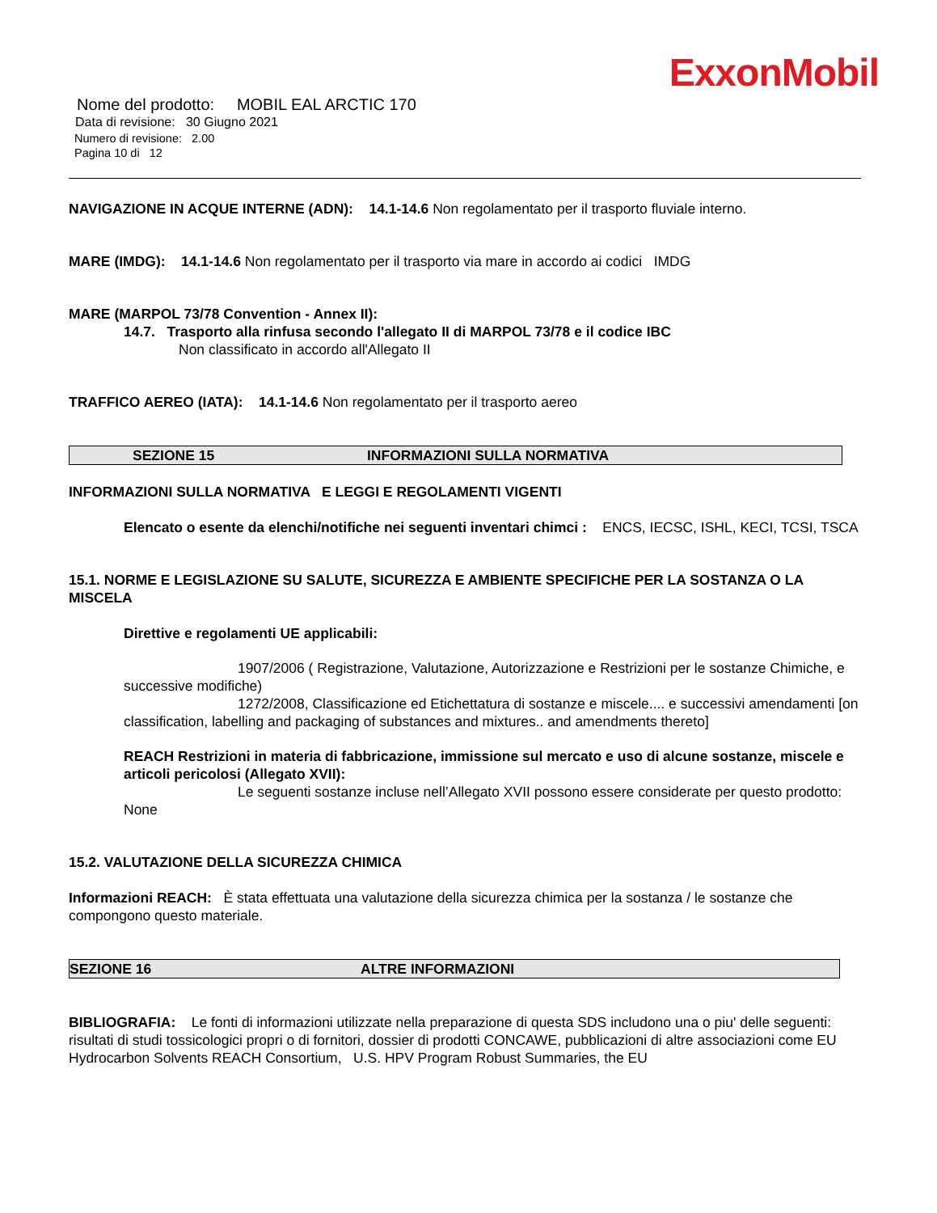ExxonMobil
Nome del prodotto: MOBIL EAL ARCTIC 170
Data di revisione: 30 Giugno 2021
Numero di revisione: 2.00
Pagina 10 di 12
NAVIGAZIONE IN ACQUE INTERNE (ADN): 14.1-14.6 Non regolamentato per il trasporto fluviale interno.
MARE (IMDG): 14.1-14.6 Non regolamentato per il trasporto via mare in accordo ai codici IMDG
MARE (MARPOL 73/78 Convention - Annex II):
14.7. Trasporto alla rinfusa secondo l'allegato II di MARPOL 73/78 e il codice IBC
Non classificato in accordo all'Allegato II
TRAFFICO AEREO (IATA): 14.1-14.6 Non regolamentato per il trasporto aereo
SEZIONE 15 INFORMAZIONI SULLA NORMATIVA
INFORMAZIONI SULLA NORMATIVA E LEGGI E REGOLAMENTI VIGENTI
Elencato o esente da elenchi/notifiche nei seguenti inventari chimci : ENCS, IECSC, ISHL, KECI, TCSI, TSCA
15.1. NORME E LEGISLAZIONE SU SALUTE, SICUREZZA E AMBIENTE SPECIFICHE PER LA SOSTANZA O LA MISCELA
Direttive e regolamenti UE applicabili:
1907/2006 ( Registrazione, Valutazione, Autorizzazione e Restrizioni per le sostanze Chimiche, e successive modifiche)
1272/2008, Classificazione ed Etichettatura di sostanze e miscele.... e successivi amendamenti [on classification, labelling and packaging of substances and mixtures.. and amendments thereto]
REACH Restrizioni in materia di fabbricazione, immissione sul mercato e uso di alcune sostanze, miscele e articoli pericolosi (Allegato XVII):
Le seguenti sostanze incluse nell’Allegato XVII possono essere considerate per questo prodotto: None
15.2. VALUTAZIONE DELLA SICUREZZA CHIMICA
Informazioni REACH: È stata effettuata una valutazione della sicurezza chimica per la sostanza / le sostanze che compongono questo materiale.
SEZIONE 16 ALTRE INFORMAZIONI
BIBLIOGRAFIA: Le fonti di informazioni utilizzate nella preparazione di questa SDS includono una o piu' delle seguenti: risultati di studi tossicologici propri o di fornitori, dossier di prodotti CONCAWE, pubblicazioni di altre associazioni come EU Hydrocarbon Solvents REACH Consortium, U.S. HPV Program Robust Summaries, the EU